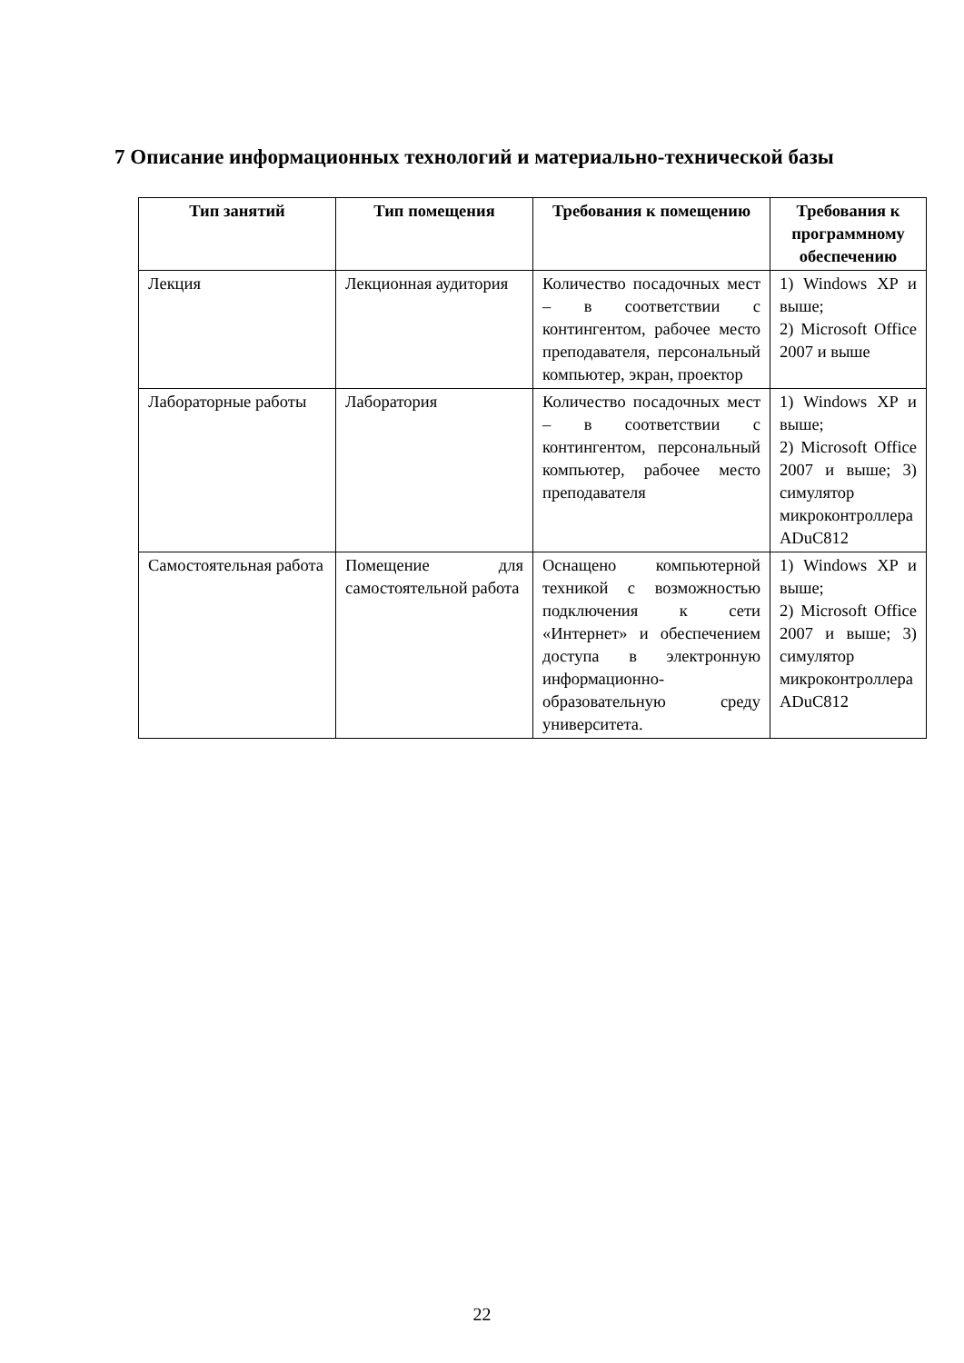7 Описание информационных технологий и материально-технической базы
| Тип занятий | Тип помещения | Требования к помещению | Требования к программному обеспечению |
| --- | --- | --- | --- |
| Лекция | Лекционная аудитория | Количество посадочных мест – в соответствии с контингентом, рабочее место преподавателя, персональный компьютер, экран, проектор | 1) Windows XP и выше; 2) Microsoft Office 2007 и выше |
| Лабораторные работы | Лаборатория | Количество посадочных мест – в соответствии с контингентом, персональный компьютер, рабочее место преподавателя | 1) Windows XP и выше; 2) Microsoft Office 2007 и выше; 3) симулятор микроконтроллера ADuC812 |
| Самостоятельная работа | Помещение для самостоятельной работа | Оснащено компьютерной техникой с возможностью подключения к сети «Интернет» и обеспечением доступа в электронную информационно-образовательную среду университета. | 1) Windows XP и выше; 2) Microsoft Office 2007 и выше; 3) симулятор микроконтроллера ADuC812 |
22